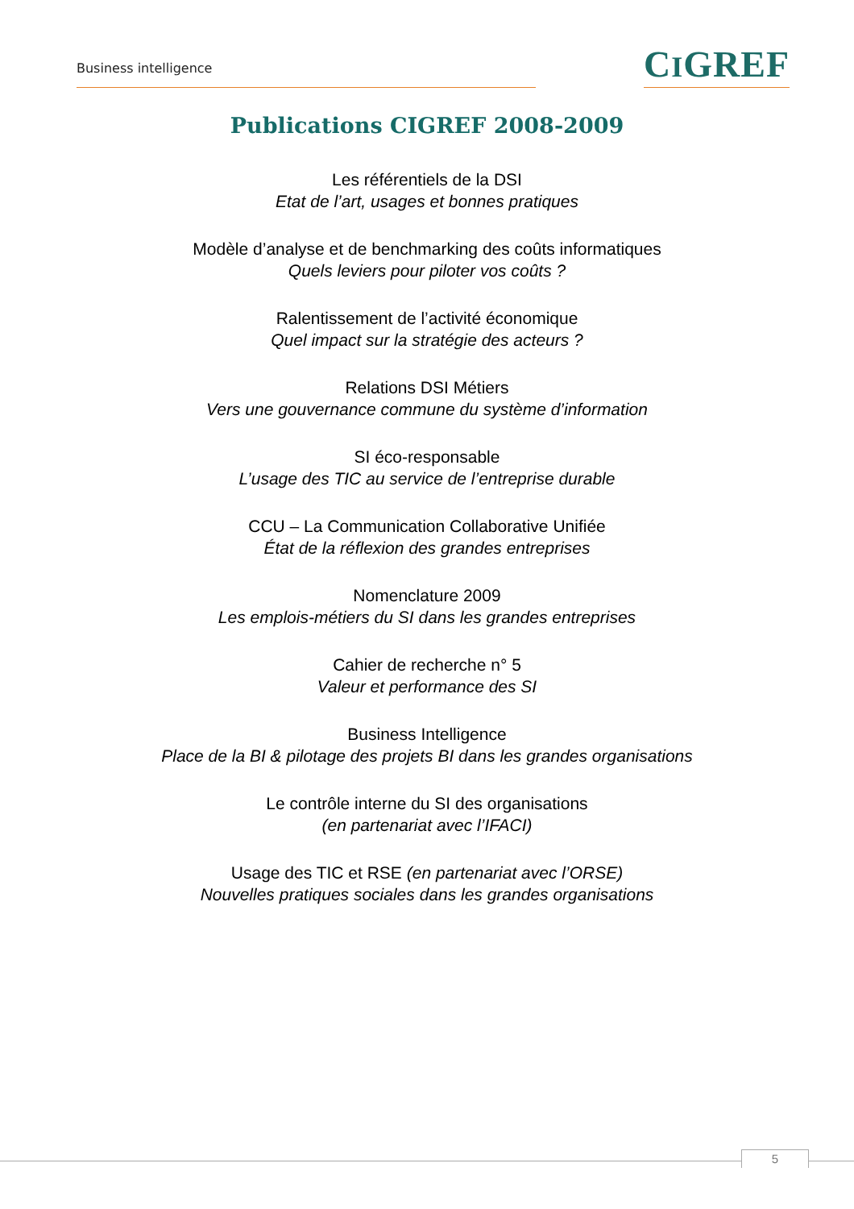Business intelligence
CIGREF
Publications CIGREF 2008-2009
Les référentiels de la DSI
Etat de l’art, usages et bonnes pratiques
Modèle d’analyse et de benchmarking des coûts informatiques
Quels leviers pour piloter vos coûts ?
Ralentissement de l’activité économique
Quel impact sur la stratégie des acteurs ?
Relations DSI Métiers
Vers une gouvernance commune du système d’information
SI éco-responsable
L’usage des TIC au service de l’entreprise durable
CCU – La Communication Collaborative Unifiée
État de la réflexion des grandes entreprises
Nomenclature 2009
Les emplois-métiers du SI dans les grandes entreprises
Cahier de recherche n° 5
Valeur et performance des SI
Business Intelligence
Place de la BI & pilotage des projets BI dans les grandes organisations
Le contrôle interne du SI des organisations
(en partenariat avec l’IFACI)
Usage des TIC et RSE (en partenariat avec l’ORSE)
Nouvelles pratiques sociales dans les grandes organisations
5